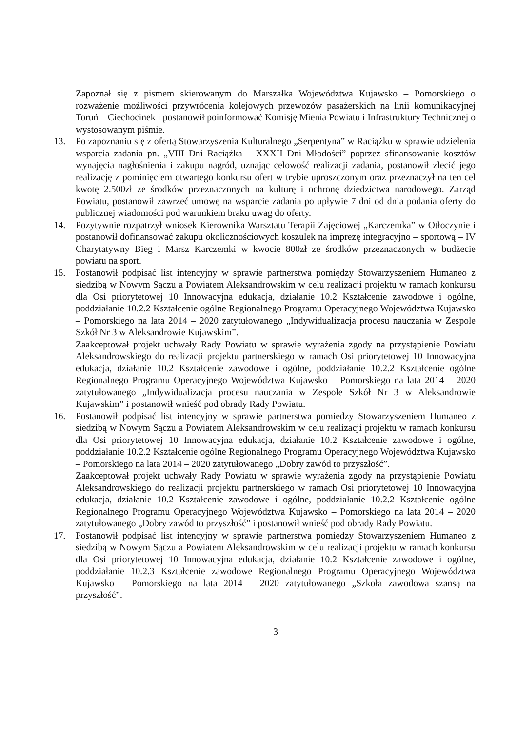Zapoznał się z pismem skierowanym do Marszałka Województwa Kujawsko – Pomorskiego o rozważenie możliwości przywrócenia kolejowych przewozów pasażerskich na linii komunikacyjnej Toruń – Ciechocinek i postanowił poinformować Komisję Mienia Powiatu i Infrastruktury Technicznej o wystosowanym piśmie.
13. Po zapoznaniu się z ofertą Stowarzyszenia Kulturalnego „Serpentyna” w Raciążku w sprawie udzielenia wsparcia zadania pn. „VIII Dni Raciążka – XXXII Dni Młodości” poprzez sfinansowanie kosztów wynajęcia nagłośnienia i zakupu nagród, uznając celowość realizacji zadania, postanowił zlecić jego realizację z pominięciem otwartego konkursu ofert w trybie uproszczonym oraz przeznaczył na ten cel kwotę 2.500zł ze środków przeznaczonych na kulturę i ochronę dziedzictwa narodowego. Zarząd Powiatu, postanowił zawrzeć umowę na wsparcie zadania po upływie 7 dni od dnia podania oferty do publicznej wiadomości pod warunkiem braku uwag do oferty.
14. Pozytywnie rozpatrzył wniosek Kierownika Warsztatu Terapii Zajęciowej „Karczemka” w Otłoczynie i postanowił dofinansować zakupu okolicznościowych koszulek na imprezę integracyjno – sportową – IV Charytatywny Bieg i Marsz Karczemki w kwocie 800zł ze środków przeznaczonych w budżecie powiatu na sport.
15. Postanowił podpisać list intencyjny w sprawie partnerstwa pomiędzy Stowarzyszeniem Humaneo z siedzibą w Nowym Sączu a Powiatem Aleksandrowskim w celu realizacji projektu w ramach konkursu dla Osi priorytetowej 10 Innowacyjna edukacja, działanie 10.2 Kształcenie zawodowe i ogólne, poddziałanie 10.2.2 Kształcenie ogólne Regionalnego Programu Operacyjnego Województwa Kujawsko – Pomorskiego na lata 2014 – 2020 zatytułowanego „Indywidualizacja procesu nauczania w Zespole Szkół Nr 3 w Aleksandrowie Kujawskim”.
Zaakceptował projekt uchwały Rady Powiatu w sprawie wyrażenia zgody na przystąpienie Powiatu Aleksandrowskiego do realizacji projektu partnerskiego w ramach Osi priorytetowej 10 Innowacyjna edukacja, działanie 10.2 Kształcenie zawodowe i ogólne, poddziałanie 10.2.2 Kształcenie ogólne Regionalnego Programu Operacyjnego Województwa Kujawsko – Pomorskiego na lata 2014 – 2020 zatytułowanego „Indywidualizacja procesu nauczania w Zespole Szkół Nr 3 w Aleksandrowie Kujawskim” i postanowił wnieść pod obrady Rady Powiatu.
16. Postanowił podpisać list intencyjny w sprawie partnerstwa pomiędzy Stowarzyszeniem Humaneo z siedzibą w Nowym Sączu a Powiatem Aleksandrowskim w celu realizacji projektu w ramach konkursu dla Osi priorytetowej 10 Innowacyjna edukacja, działanie 10.2 Kształcenie zawodowe i ogólne, poddziałanie 10.2.2 Kształcenie ogólne Regionalnego Programu Operacyjnego Województwa Kujawsko – Pomorskiego na lata 2014 – 2020 zatytułowanego „Dobry zawód to przyszłość”.
Zaakceptował projekt uchwały Rady Powiatu w sprawie wyrażenia zgody na przystąpienie Powiatu Aleksandrowskiego do realizacji projektu partnerskiego w ramach Osi priorytetowej 10 Innowacyjna edukacja, działanie 10.2 Kształcenie zawodowe i ogólne, poddziałanie 10.2.2 Kształcenie ogólne Regionalnego Programu Operacyjnego Województwa Kujawsko – Pomorskiego na lata 2014 – 2020 zatytułowanego „Dobry zawód to przyszłość” i postanowił wnieść pod obrady Rady Powiatu.
17. Postanowił podpisać list intencyjny w sprawie partnerstwa pomiędzy Stowarzyszeniem Humaneo z siedzibą w Nowym Sączu a Powiatem Aleksandrowskim w celu realizacji projektu w ramach konkursu dla Osi priorytetowej 10 Innowacyjna edukacja, działanie 10.2 Kształcenie zawodowe i ogólne, poddziałanie 10.2.3 Kształcenie zawodowe Regionalnego Programu Operacyjnego Województwa Kujawsko – Pomorskiego na lata 2014 – 2020 zatytułowanego „Szkoła zawodowa szansą na przyszłość”.
3